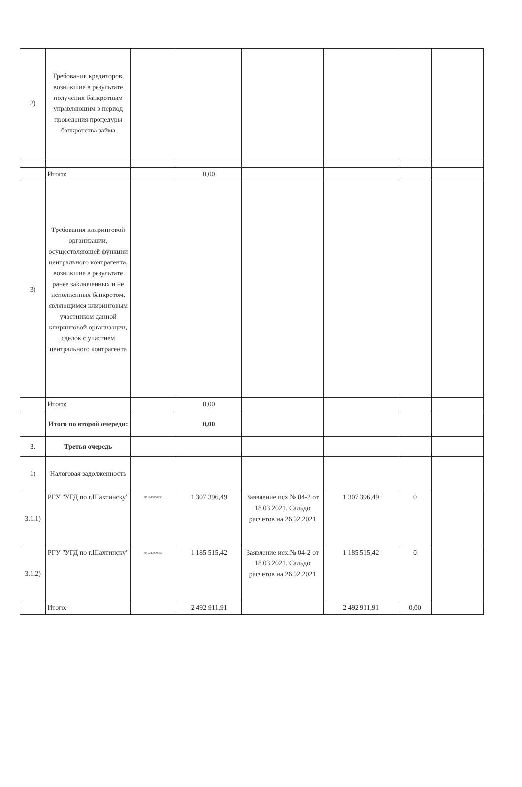| 2) | Требования кредиторов, возникшие в результате получения банкротным управляющим в период проведения процедуры банкротства займа | | | | | | |
| | Итого: | | 0,00 | | | | |
| 3) | Требования клиринговой организации, осуществляющей функции центрального контрагента, возникшие в результате ранее заключенных и не исполненных банкротом, являющимся клиринговым участником данной клиринговой организации, сделок с участием центрального контрагента | | | | | | |
| | Итого: | | 0,00 | | | | |
| | Итого по второй очереди: | | 0,00 | | | | |
| 3. | Третья очередь | | | | | | |
| 1) | Налоговая задолженность | | | | | | |
| 3.1.1) | РГУ "УГД по г.Шахтинску" | 981240000953 | 1 307 396,49 | Заявление исх.№ 04-2 от 18.03.2021. Сальдо расчетов на 26.02.2021 | 1 307 396,49 | 0 | |
| 3.1.2) | РГУ "УГД по г.Шахтинску" | 981240000953 | 1 185 515,42 | Заявление исх.№ 04-2 от 18.03.2021. Сальдо расчетов на 26.02.2021 | 1 185 515,42 | 0 | |
| | Итого: | | 2 492 911,91 | | 2 492 911,91 | 0,00 | |